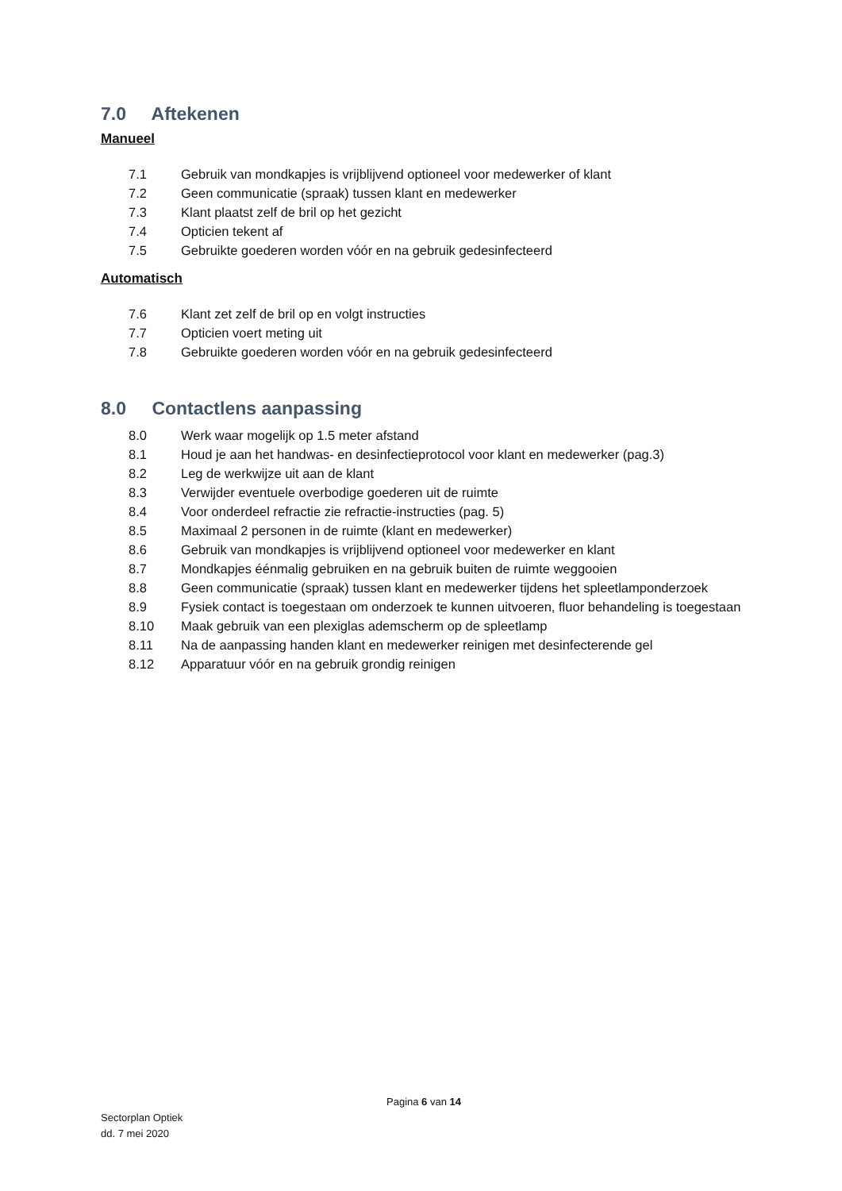7.0 Aftekenen
Manueel
7.1 Gebruik van mondkapjes is vrijblijvend optioneel voor medewerker of klant
7.2 Geen communicatie (spraak) tussen klant en medewerker
7.3 Klant plaatst zelf de bril op het gezicht
7.4 Opticien tekent af
7.5 Gebruikte goederen worden vóór en na gebruik gedesinfecteerd
Automatisch
7.6 Klant zet zelf de bril op en volgt instructies
7.7 Opticien voert meting uit
7.8 Gebruikte goederen worden vóór en na gebruik gedesinfecteerd
8.0 Contactlens aanpassing
8.0 Werk waar mogelijk op 1.5 meter afstand
8.1 Houd je aan het handwas- en desinfectieprotocol voor klant en medewerker (pag.3)
8.2 Leg de werkwijze uit aan de klant
8.3 Verwijder eventuele overbodige goederen uit de ruimte
8.4 Voor onderdeel refractie zie refractie-instructies (pag. 5)
8.5 Maximaal 2 personen in de ruimte (klant en medewerker)
8.6 Gebruik van mondkapjes is vrijblijvend optioneel voor medewerker en klant
8.7 Mondkapjes éénmalig gebruiken en na gebruik buiten de ruimte weggooien
8.8 Geen communicatie (spraak) tussen klant en medewerker tijdens het spleetlamponderzoek
8.9 Fysiek contact is toegestaan om onderzoek te kunnen uitvoeren, fluor behandeling is toegestaan
8.10 Maak gebruik van een plexiglas ademscherm op de spleetlamp
8.11 Na de aanpassing handen klant en medewerker reinigen met desinfecterende gel
8.12 Apparatuur vóór en na gebruik grondig reinigen
Pagina 6 van 14
Sectorplan Optiek
dd. 7 mei 2020